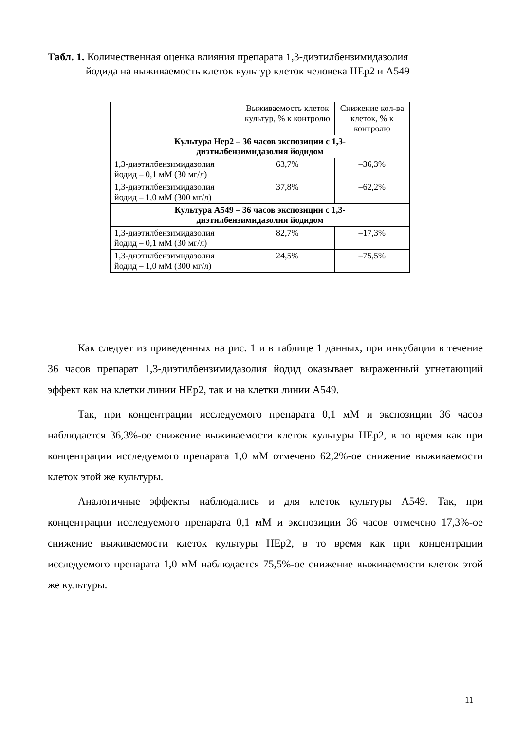Табл. 1. Количественная оценка влияния препарата 1,3-диэтилбензимидазолия
йодида на выживаемость клеток культур клеток человека HEp2 и A549
| | Выживаемость клеток культур, % к контролю | Снижение кол-ва клеток, % к контролю |
| --- | --- | --- |
| Культура Hep2 – 36 часов экспозиции с 1,3- диэтилбензимидазолия йодидом | | |
| 1,3-диэтилбензимидазолия йодид – 0,1 мМ (30 мг/л) | 63,7% | –36,3% |
| 1,3-диэтилбензимидазолия йодид – 1,0 мМ (300 мг/л) | 37,8% | –62,2% |
| Культура A549 – 36 часов экспозиции с 1,3- диэтилбензимидазолия йодидом | | |
| 1,3-диэтилбензимидазолия йодид – 0,1 мМ (30 мг/л) | 82,7% | –17,3% |
| 1,3-диэтилбензимидазолия йодид – 1,0 мМ (300 мг/л) | 24,5% | –75,5% |
Как следует из приведенных на рис. 1 и в таблице 1 данных, при инкубации в течение 36 часов препарат 1,3-диэтилбензимидазолия йодид оказывает выраженный угнетающий эффект как на клетки линии HEp2, так и на клетки линии A549.
Так, при концентрации исследуемого препарата 0,1 мМ и экспозиции 36 часов наблюдается 36,3%-ое снижение выживаемости клеток культуры HEp2, в то время как при концентрации исследуемого препарата 1,0 мМ отмечено 62,2%-ое снижение выживаемости клеток этой же культуры.
Аналогичные эффекты наблюдались и для клеток культуры A549. Так, при концентрации исследуемого препарата 0,1 мМ и экспозиции 36 часов отмечено 17,3%-ое снижение выживаемости клеток культуры HEp2, в то время как при концентрации исследуемого препарата 1,0 мМ наблюдается 75,5%-ое снижение выживаемости клеток этой же культуры.
11